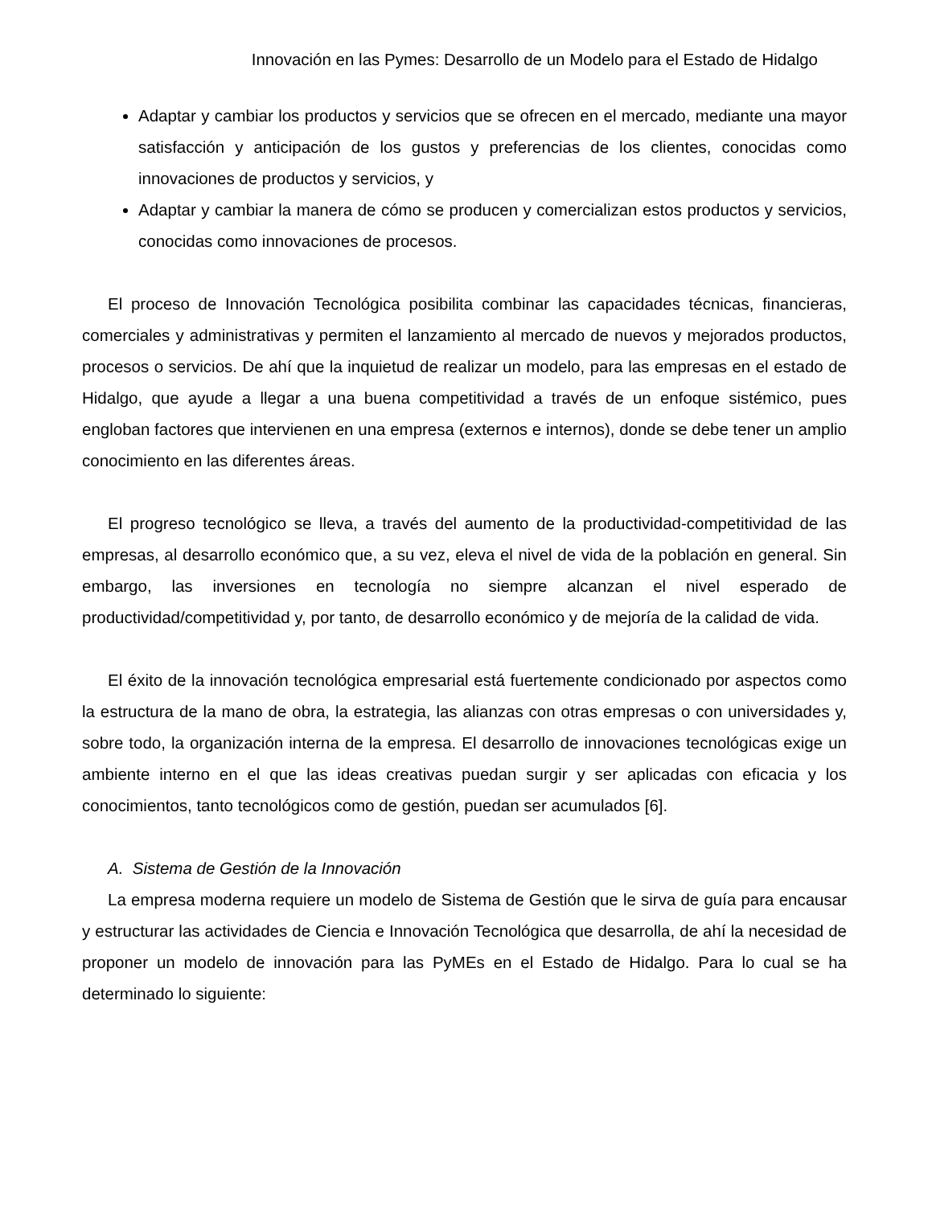Innovación en las Pymes: Desarrollo de un Modelo para el Estado de Hidalgo
Adaptar y cambiar los productos y servicios que se ofrecen en el mercado, mediante una mayor satisfacción y anticipación de los gustos y preferencias de los clientes, conocidas como innovaciones de productos y servicios, y
Adaptar y cambiar la manera de cómo se producen y comercializan estos productos y servicios, conocidas como innovaciones de procesos.
El proceso de Innovación Tecnológica posibilita combinar las capacidades técnicas, financieras, comerciales y administrativas y permiten el lanzamiento al mercado de nuevos y mejorados productos, procesos o servicios. De ahí que la inquietud de realizar un modelo, para las empresas en el estado de Hidalgo, que ayude a llegar a una buena competitividad a través de un enfoque sistémico, pues engloban factores que intervienen en una empresa (externos e internos), donde se debe tener un amplio conocimiento en las diferentes áreas.
El progreso tecnológico se lleva, a través del aumento de la productividad-competitividad de las empresas, al desarrollo económico que, a su vez, eleva el nivel de vida de la población en general. Sin embargo, las inversiones en tecnología no siempre alcanzan el nivel esperado de productividad/competitividad y, por tanto, de desarrollo económico y de mejoría de la calidad de vida.
El éxito de la innovación tecnológica empresarial está fuertemente condicionado por aspectos como la estructura de la mano de obra, la estrategia, las alianzas con otras empresas o con universidades y, sobre todo, la organización interna de la empresa. El desarrollo de innovaciones tecnológicas exige un ambiente interno en el que las ideas creativas puedan surgir y ser aplicadas con eficacia y los conocimientos, tanto tecnológicos como de gestión, puedan ser acumulados [6].
A. Sistema de Gestión de la Innovación
La empresa moderna requiere un modelo de Sistema de Gestión que le sirva de guía para encausar y estructurar las actividades de Ciencia e Innovación Tecnológica que desarrolla, de ahí la necesidad de proponer un modelo de innovación para las PyMEs en el Estado de Hidalgo. Para lo cual se ha determinado lo siguiente: